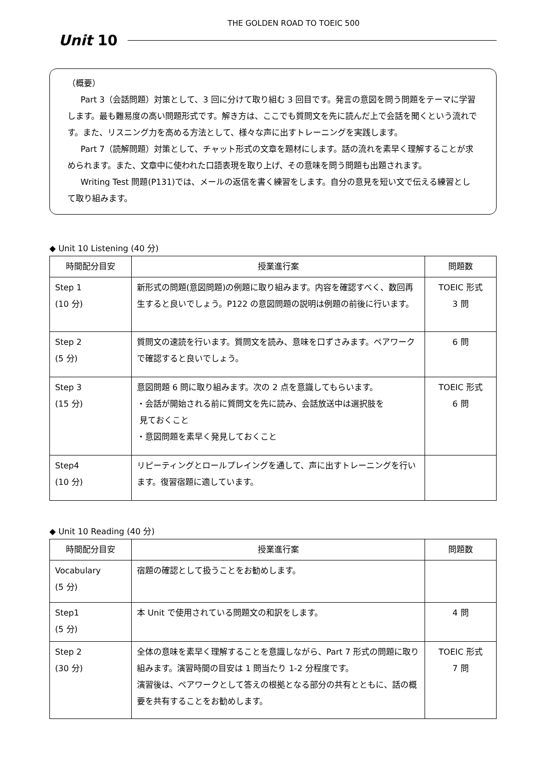THE GOLDEN ROAD TO TOEIC 500
Unit 10
（概要）
Part 3（会話問題）対策として、3 回に分けて取り組む 3 回目です。発言の意図を問う問題をテーマに学習します。最も難易度の高い問題形式です。解き方は、ここでも質問文を先に読んだ上で会話を聞くという流れです。また、リスニング力を高める方法として、様々な声に出すトレーニングを実践します。
Part 7（読解問題）対策として、チャット形式の文章を題材にします。話の流れを素早く理解することが求められます。また、文章中に使われた口語表現を取り上げ、その意味を問う問題も出題されます。
Writing Test 問題(P131)では、メールの返信を書く練習をします。自分の意見を短い文で伝える練習として取り組みます。
◆ Unit 10 Listening (40 分)
| 時間配分目安 | 授業進行案 | 問題数 |
| --- | --- | --- |
| Step 1 (10 分) | 新形式の問題(意図問題)の例題に取り組みます。内容を確認すべく、数回再生すると良いでしょう。P122 の意図問題の説明は例題の前後に行います。 | TOEIC 形式 3 問 |
| Step 2 (5 分) | 質問文の速読を行います。質問文を読み、意味を口ずさみます。ペアワークで確認すると良いでしょう。 | 6 問 |
| Step 3 (15 分) | 意図問題 6 問に取り組みます。次の 2 点を意識してもらいます。 ・会話が開始される前に質問文を先に読み、会話放送中は選択肢を 見ておくこと ・意図問題を素早く発見しておくこと | TOEIC 形式 6 問 |
| Step4 (10 分) | リピーティングとロールプレイングを通して、声に出すトレーニングを行います。復習宿題に適しています。 | |
◆ Unit 10 Reading (40 分)
| 時間配分目安 | 授業進行案 | 問題数 |
| --- | --- | --- |
| Vocabulary (5 分) | 宿題の確認として扱うことをお勧めします。 | |
| Step1 (5 分) | 本 Unit で使用されている問題文の和訳をします。 | 4 問 |
| Step 2 (30 分) | 全体の意味を素早く理解することを意識しながら、Part 7 形式の問題に取り組みます。演習時間の目安は 1 問当たり 1-2 分程度です。 演習後は、ペアワークとして答えの根拠となる部分の共有とともに、話の概要を共有することをお勧めします。 | TOEIC 形式 7 問 |